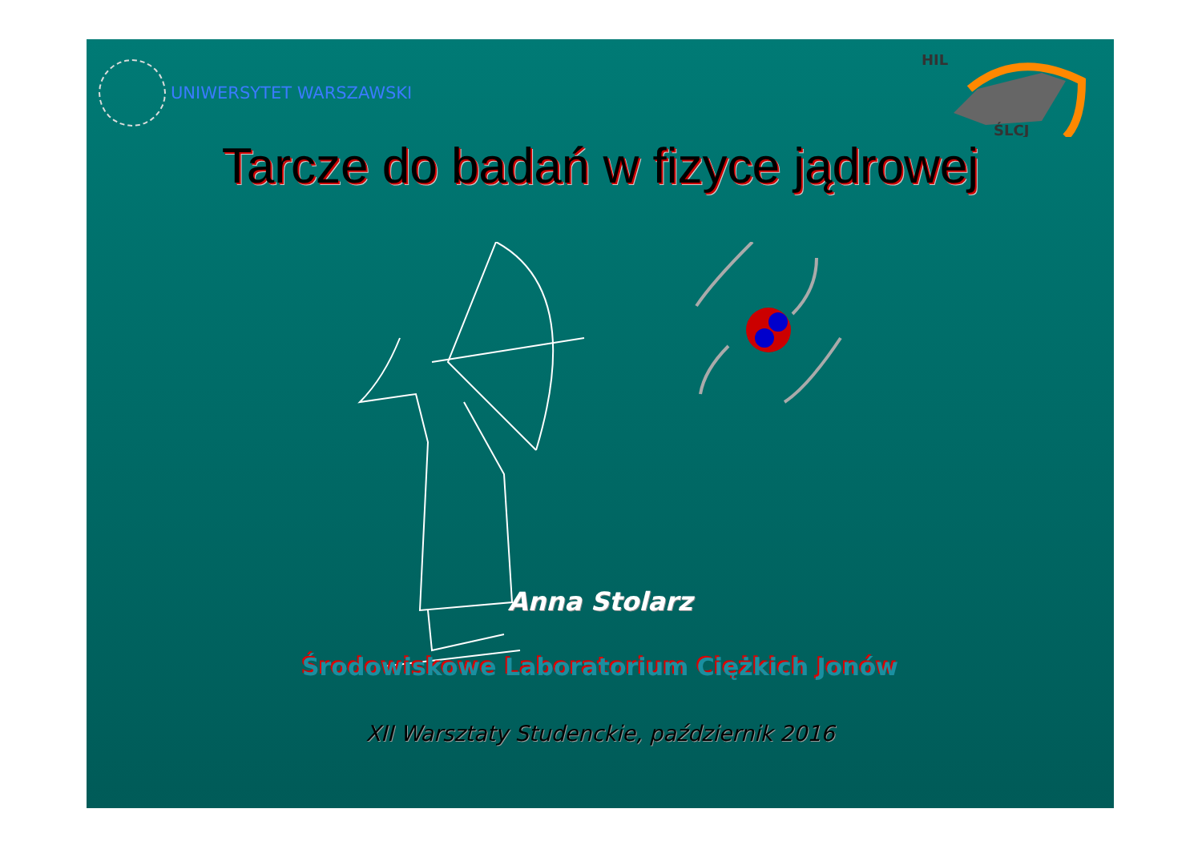UNIWERSYTET WARSZAWSKI
HIL
ŚLCJ
Tarcze do badań w fizyce jądrowej
Anna Stolarz
Środowiskowe Laboratorium Ciężkich Jonów
XII Warsztaty Studenckie, październik 2016